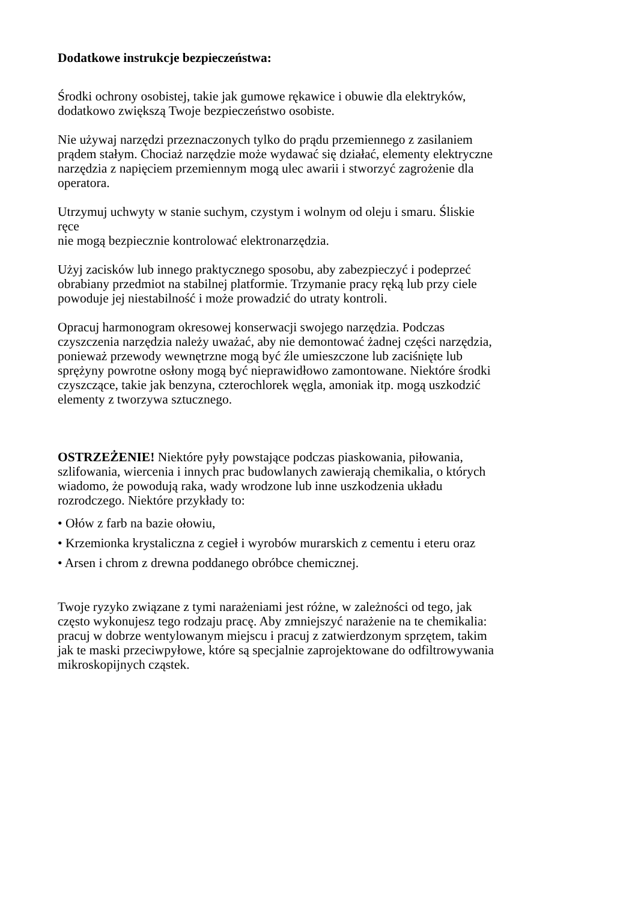Dodatkowe instrukcje bezpieczeństwa:
Środki ochrony osobistej, takie jak gumowe rękawice i obuwie dla elektryków,
dodatkowo zwiększą Twoje bezpieczeństwo osobiste.
Nie używaj narzędzi przeznaczonych tylko do prądu przemiennego z zasilaniem
prądem stałym. Chociaż narzędzie może wydawać się działać, elementy elektryczne
narzędzia z napięciem przemiennym mogą ulec awarii i stworzyć zagrożenie dla
operatora.
Utrzymuj uchwyty w stanie suchym, czystym i wolnym od oleju i smaru. Śliskie
ręce
nie mogą bezpiecznie kontrolować elektronarzędzia.
Użyj zacisków lub innego praktycznego sposobu, aby zabezpieczyć i podeprzeć
obrabiany przedmiot na stabilnej platformie. Trzymanie pracy ręką lub przy ciele
powoduje jej niestabilność i może prowadzić do utraty kontroli.
Opracuj harmonogram okresowej konserwacji swojego narzędzia. Podczas
czyszczenia narzędzia należy uważać, aby nie demontować żadnej części narzędzia,
ponieważ przewody wewnętrzne mogą być źle umieszczone lub zaciśnięte lub
sprężyny powrotne osłony mogą być nieprawidłowo zamontowane. Niektóre środki
czyszczące, takie jak benzyna, czterochlorek węgla, amoniak itp. mogą uszkodzić
elementy z tworzywa sztucznego.
OSTRZEŻENIE! Niektóre pyły powstające podczas piaskowania, piłowania,
szlifowania, wiercenia i innych prac budowlanych zawierają chemikalia, o których
wiadomo, że powodują raka, wady wrodzone lub inne uszkodzenia układu
rozrodczego. Niektóre przykłady to:
• Ołów z farb na bazie ołowiu,
• Krzemionka krystaliczna z cegieł i wyrobów murarskich z cementu i eteru oraz
• Arsen i chrom z drewna poddanego obróbce chemicznej.
Twoje ryzyko związane z tymi narażeniami jest różne, w zależności od tego, jak
często wykonujesz tego rodzaju pracę. Aby zmniejszyć narażenie na te chemikalia:
pracuj w dobrze wentylowanym miejscu i pracuj z zatwierdzonym sprzętem, takim
jak te maski przeciwpyłowe, które są specjalnie zaprojektowane do odfiltrowywania
mikroskopijnych cząstek.